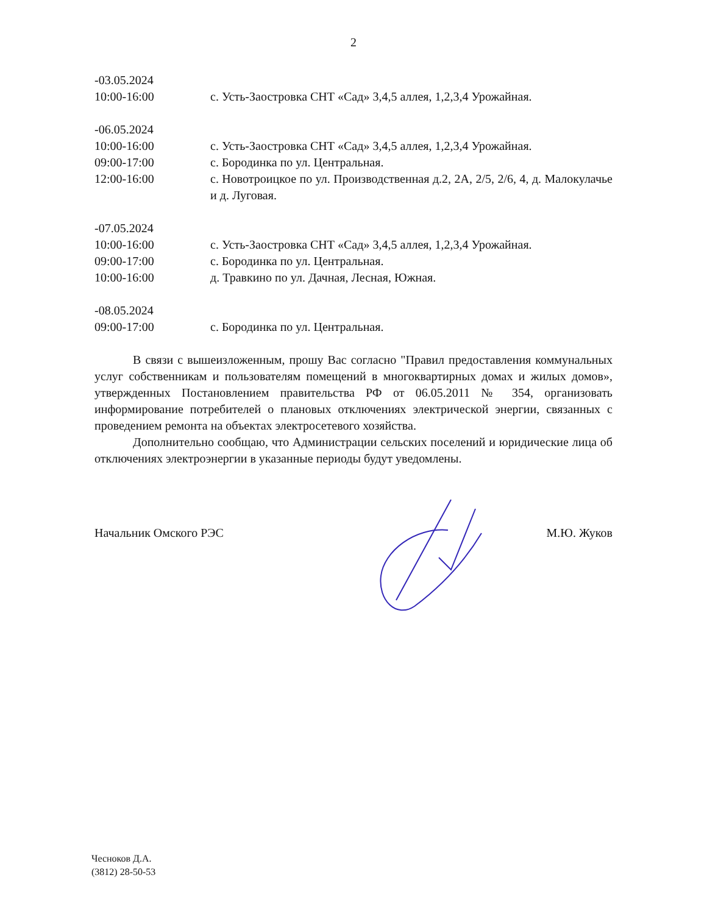2
-03.05.2024
10:00-16:00 с. Усть-Заостровка СНТ «Сад» 3,4,5 аллея, 1,2,3,4 Урожайная.
-06.05.2024
10:00-16:00 с. Усть-Заостровка СНТ «Сад» 3,4,5 аллея, 1,2,3,4 Урожайная.
09:00-17:00 с. Бородинка по ул. Центральная.
12:00-16:00 с. Новотроицкое по ул. Производственная д.2, 2А, 2/5, 2/6, 4, д. Малокулачье и д. Луговая.
-07.05.2024
10:00-16:00 с. Усть-Заостровка СНТ «Сад» 3,4,5 аллея, 1,2,3,4 Урожайная.
09:00-17:00 с. Бородинка по ул. Центральная.
10:00-16:00 д. Травкино по ул. Дачная, Лесная, Южная.
-08.05.2024
09:00-17:00 с. Бородинка по ул. Центральная.
В связи с вышеизложенным, прошу Вас согласно "Правил предоставления коммунальных услуг собственникам и пользователям помещений в многоквартирных домах и жилых домов», утвержденных Постановлением правительства РФ от 06.05.2011 № 354, организовать информирование потребителей о плановых отключениях электрической энергии, связанных с проведением ремонта на объектах электросетевого хозяйства.
Дополнительно сообщаю, что Администрации сельских поселений и юридические лица об отключениях электроэнергии в указанные периоды будут уведомлены.
Начальник Омского РЭС М.Ю. Жуков
Чесноков Д.А.
(3812) 28-50-53